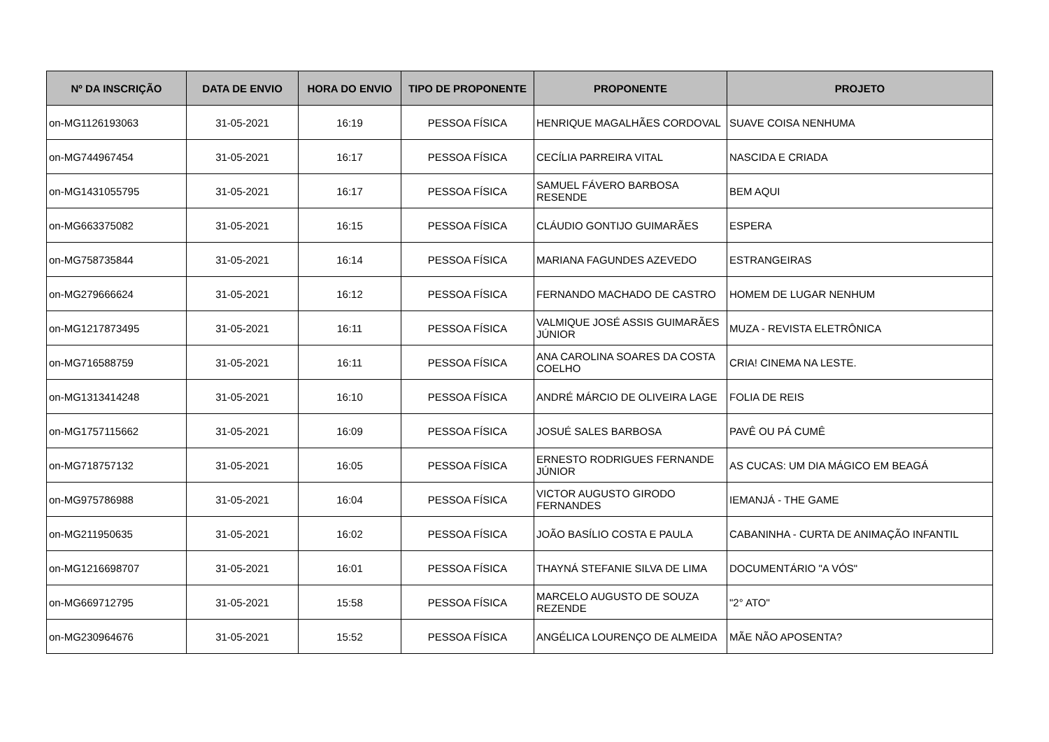| Nº DA INSCRIÇÃO | DATA DE ENVIO | HORA DO ENVIO | TIPO DE PROPONENTE | PROPONENTE | PROJETO |
| --- | --- | --- | --- | --- | --- |
| on-MG1126193063 | 31-05-2021 | 16:19 | PESSOA FÍSICA | HENRIQUE MAGALHÃES CORDOVAL | SUAVE COISA NENHUMA |
| on-MG744967454 | 31-05-2021 | 16:17 | PESSOA FÍSICA | CECÍLIA PARREIRA VITAL | NASCIDA E CRIADA |
| on-MG1431055795 | 31-05-2021 | 16:17 | PESSOA FÍSICA | SAMUEL FÁVERO BARBOSA RESENDE | BEM AQUI |
| on-MG663375082 | 31-05-2021 | 16:15 | PESSOA FÍSICA | CLÁUDIO GONTIJO GUIMARÃES | ESPERA |
| on-MG758735844 | 31-05-2021 | 16:14 | PESSOA FÍSICA | MARIANA FAGUNDES AZEVEDO | ESTRANGEIRAS |
| on-MG279666624 | 31-05-2021 | 16:12 | PESSOA FÍSICA | FERNANDO MACHADO DE CASTRO | HOMEM DE LUGAR NENHUM |
| on-MG1217873495 | 31-05-2021 | 16:11 | PESSOA FÍSICA | VALMIQUE JOSÉ ASSIS GUIMARÃES JÚNIOR | MUZA - REVISTA ELETRÔNICA |
| on-MG716588759 | 31-05-2021 | 16:11 | PESSOA FÍSICA | ANA CAROLINA SOARES DA COSTA COELHO | CRIA! CINEMA NA LESTE. |
| on-MG1313414248 | 31-05-2021 | 16:10 | PESSOA FÍSICA | ANDRÉ MÁRCIO DE OLIVEIRA LAGE | FOLIA DE REIS |
| on-MG1757115662 | 31-05-2021 | 16:09 | PESSOA FÍSICA | JOSUÉ SALES BARBOSA | PAVÊ OU PÁ CUMÊ |
| on-MG718757132 | 31-05-2021 | 16:05 | PESSOA FÍSICA | ERNESTO RODRIGUES FERNANDE JÚNIOR | AS CUCAS: UM DIA MÁGICO EM BEAGÁ |
| on-MG975786988 | 31-05-2021 | 16:04 | PESSOA FÍSICA | VICTOR AUGUSTO GIRODO FERNANDES | IEMANJÁ - THE GAME |
| on-MG211950635 | 31-05-2021 | 16:02 | PESSOA FÍSICA | JOÃO BASÍLIO COSTA E PAULA | CABANINHA - CURTA DE ANIMAÇÃO INFANTIL |
| on-MG1216698707 | 31-05-2021 | 16:01 | PESSOA FÍSICA | THAYNÁ STEFANIE SILVA DE LIMA | DOCUMENTÁRIO "A VÓS" |
| on-MG669712795 | 31-05-2021 | 15:58 | PESSOA FÍSICA | MARCELO AUGUSTO DE SOUZA REZENDE | "2° ATO" |
| on-MG230964676 | 31-05-2021 | 15:52 | PESSOA FÍSICA | ANGÉLICA LOURENÇO DE ALMEIDA | MÃE NÃO APOSENTA? |